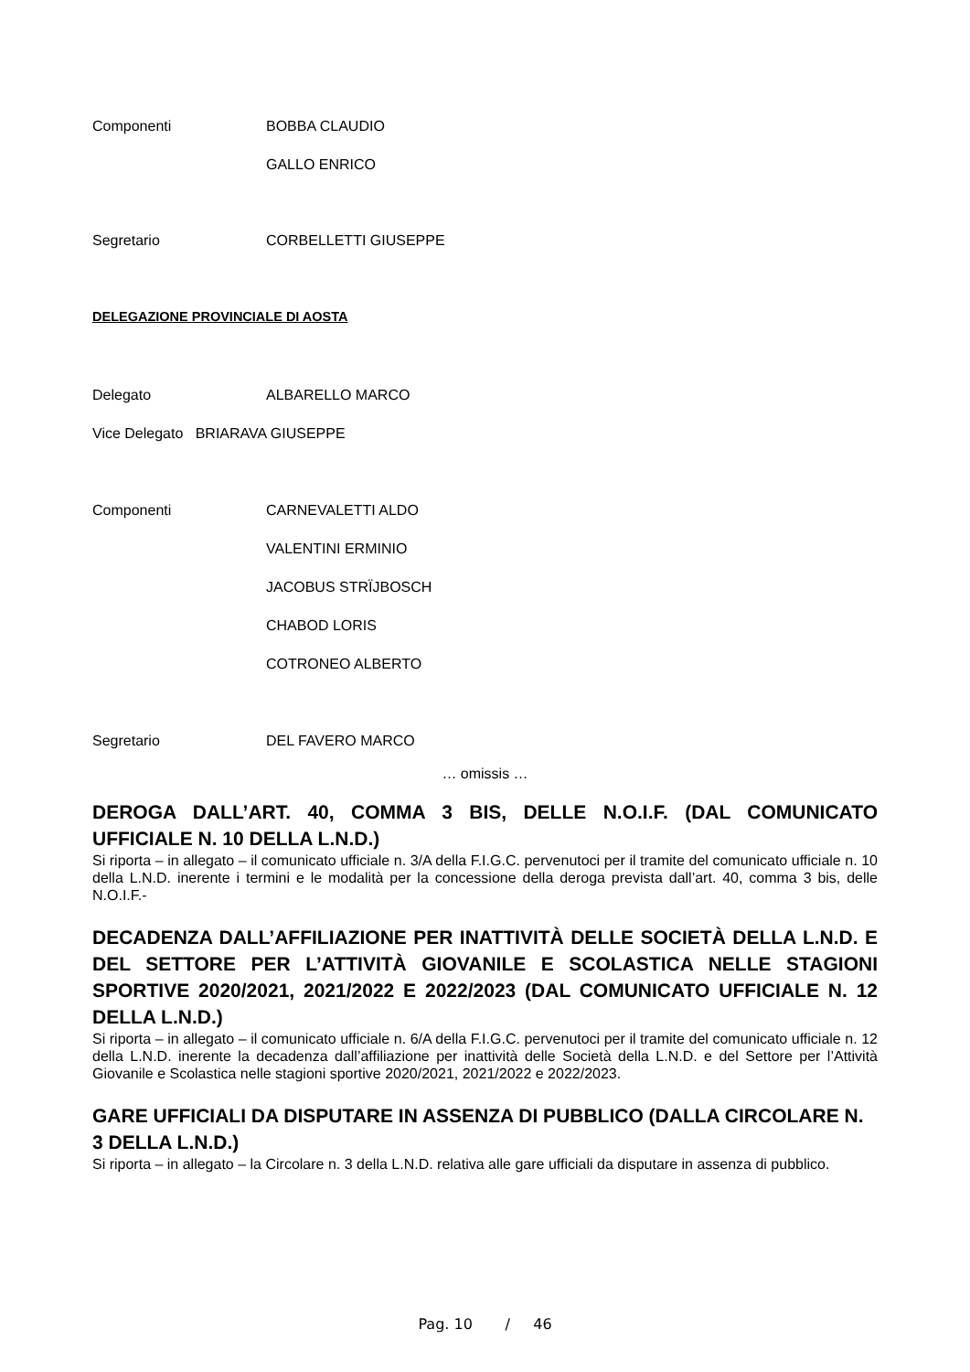Componenti BOBBA CLAUDIO
GALLO ENRICO
Segretario CORBELLETTI GIUSEPPE
DELEGAZIONE PROVINCIALE DI AOSTA
Delegato ALBARELLO MARCO
Vice Delegato BRIARAVA GIUSEPPE
Componenti CARNEVALETTI ALDO
VALENTINI ERMINIO
JACOBUS STRÏJBOSCH
CHABOD LORIS
COTRONEO ALBERTO
Segretario DEL FAVERO MARCO
… omissis …
DEROGA DALL’ART. 40, COMMA 3 BIS, DELLE N.O.I.F. (DAL COMUNICATO UFFICIALE N. 10 DELLA L.N.D.)
Si riporta – in allegato – il comunicato ufficiale n. 3/A della F.I.G.C. pervenutoci per il tramite del comunicato ufficiale n. 10 della L.N.D. inerente i termini e le modalità per la concessione della deroga prevista dall’art. 40, comma 3 bis, delle N.O.I.F.-
DECADENZA DALL’AFFILIAZIONE PER INATTIVITÀ DELLE SOCIETÀ DELLA L.N.D. E DEL SETTORE PER L’ATTIVITÀ GIOVANILE E SCOLASTICA NELLE STAGIONI SPORTIVE 2020/2021, 2021/2022 E 2022/2023 (DAL COMUNICATO UFFICIALE N. 12 DELLA L.N.D.)
Si riporta – in allegato – il comunicato ufficiale n. 6/A della F.I.G.C. pervenutoci per il tramite del comunicato ufficiale n. 12 della L.N.D. inerente la decadenza dall’affiliazione per inattività delle Società della L.N.D. e del Settore per l’Attività Giovanile e Scolastica nelle stagioni sportive 2020/2021, 2021/2022 e 2022/2023.
GARE UFFICIALI DA DISPUTARE IN ASSENZA DI PUBBLICO (DALLA CIRCOLARE N. 3 DELLA L.N.D.)
Si riporta – in allegato – la Circolare n. 3 della L.N.D. relativa alle gare ufficiali da disputare in assenza di pubblico.
Pag. 10 / 46